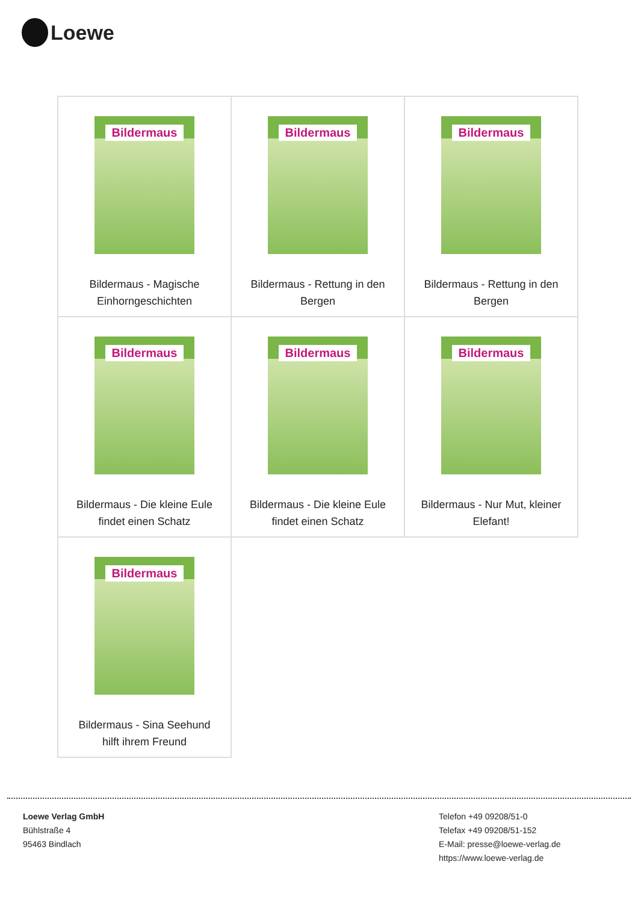Loewe
| Bildermaus Bildermaus - Magische Einhorngeschichten | Bildermaus Bildermaus - Rettung in den Bergen | Bildermaus Bildermaus - Rettung in den Bergen |
| Bildermaus Bildermaus - Die kleine Eule findet einen Schatz | Bildermaus Bildermaus - Die kleine Eule findet einen Schatz | Bildermaus Bildermaus - Nur Mut, kleiner Elefant! |
| Bildermaus Bildermaus - Sina Seehund hilft ihrem Freund | | |
Loewe Verlag GmbH
Bühlstraße 4
95463 Bindlach
Telefon +49 09208/51-0
Telefax +49 09208/51-152
E-Mail: presse@loewe-verlag.de
https://www.loewe-verlag.de